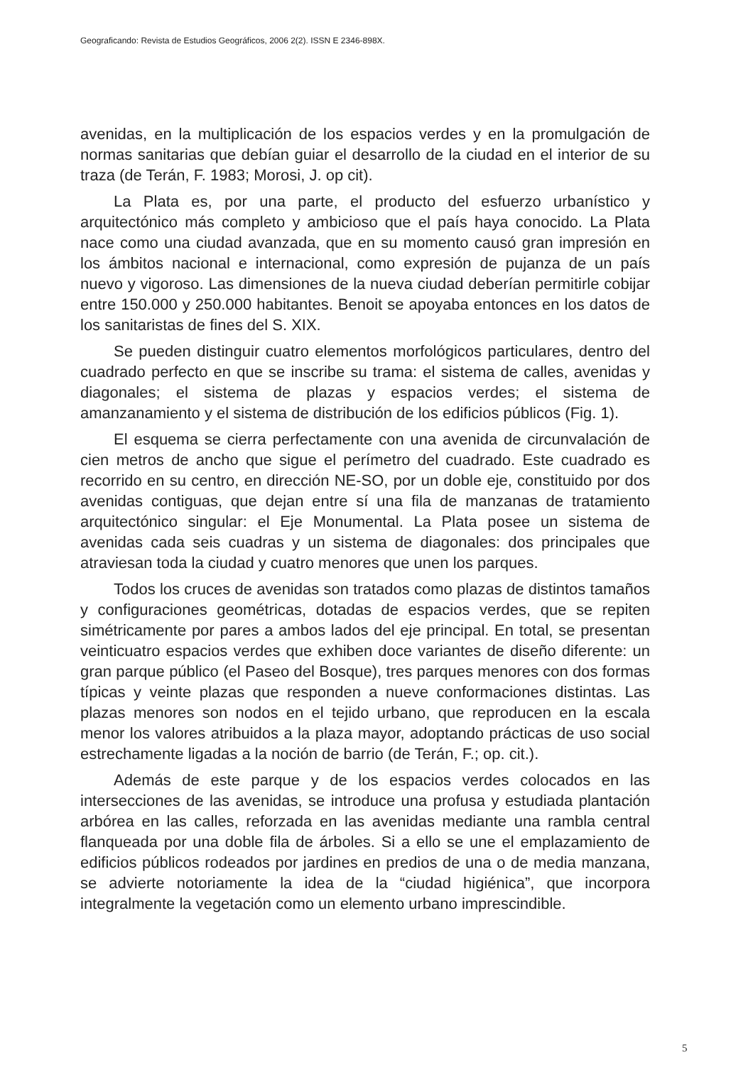Geograficando: Revista de Estudios Geográficos, 2006 2(2). ISSN E 2346-898X.
avenidas, en la multiplicación de los espacios verdes y en la promulgación de normas sanitarias que debían guiar el desarrollo de la ciudad en el interior de su traza (de Terán, F. 1983; Morosi, J. op cit).
La Plata es, por una parte, el producto del esfuerzo urbanístico y arquitectónico más completo y ambicioso que el país haya conocido. La Plata nace como una ciudad avanzada, que en su momento causó gran impresión en los ámbitos nacional e internacional, como expresión de pujanza de un país nuevo y vigoroso. Las dimensiones de la nueva ciudad deberían permitirle cobijar entre 150.000 y 250.000 habitantes. Benoit se apoyaba entonces en los datos de los sanitaristas de fines del S. XIX.
Se pueden distinguir cuatro elementos morfológicos particulares, dentro del cuadrado perfecto en que se inscribe su trama: el sistema de calles, avenidas y diagonales; el sistema de plazas y espacios verdes; el sistema de amanzanamiento y el sistema de distribución de los edificios públicos (Fig. 1).
El esquema se cierra perfectamente con una avenida de circunvalación de cien metros de ancho que sigue el perímetro del cuadrado. Este cuadrado es recorrido en su centro, en dirección NE-SO, por un doble eje, constituido por dos avenidas contiguas, que dejan entre sí una fila de manzanas de tratamiento arquitectónico singular: el Eje Monumental. La Plata posee un sistema de avenidas cada seis cuadras y un sistema de diagonales: dos principales que atraviesan toda la ciudad y cuatro menores que unen los parques.
Todos los cruces de avenidas son tratados como plazas de distintos tamaños y configuraciones geométricas, dotadas de espacios verdes, que se repiten simétricamente por pares a ambos lados del eje principal. En total, se presentan veinticuatro espacios verdes que exhiben doce variantes de diseño diferente: un gran parque público (el Paseo del Bosque), tres parques menores con dos formas típicas y veinte plazas que responden a nueve conformaciones distintas. Las plazas menores son nodos en el tejido urbano, que reproducen en la escala menor los valores atribuidos a la plaza mayor, adoptando prácticas de uso social estrechamente ligadas a la noción de barrio (de Terán, F.; op. cit.).
Además de este parque y de los espacios verdes colocados en las intersecciones de las avenidas, se introduce una profusa y estudiada plantación arbórea en las calles, reforzada en las avenidas mediante una rambla central flanqueada por una doble fila de árboles. Si a ello se une el emplazamiento de edificios públicos rodeados por jardines en predios de una o de media manzana, se advierte notoriamente la idea de la “ciudad higiénica”, que incorpora integralmente la vegetación como un elemento urbano imprescindible.
5